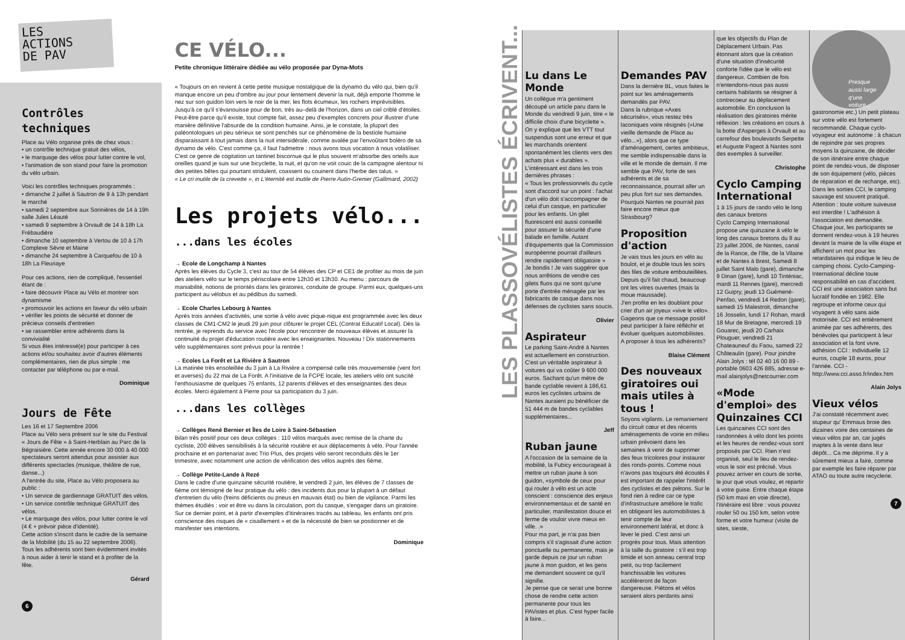LES
ACTIONS
DE PAV
Contrôles techniques
Place au Vélo organise près de chez vous :
• un contrôle technique gratuit des vélos,
• le marquage des vélos pour lutter contre le vol,
• l'animation de son stand pour faire la promotion du vélo urbain.
Voici les contrôles techniques programmés :
• dimanche 2 juillet à Sautron de 9 à 13h pendant le marché
• samedi 2 septembre aux Sorinières de 14 à 19h salle Jules Léauté
• samedi 9 septembre à Orvault de 14 à 18h La Frébaudière
• dimanche 10 septembre à Vertou de 10 à 17h Complexe Sèvre et Maine
• dimanche 24 septembre à Carquefou de 10 à 18h La Fleuriaye
Pour ces actions, rien de compliqué, l'essentiel étant de :
• faire découvrir Place au Vélo et montrer son dynamisme
• promouvoir les actions en faveur du vélo urbain
• vérifier les points de sécurité et donner de précieux conseils d'entretien
• se rassembler entre adhérents dans la convivialité
Si vous êtes intéressé(e) pour participer à ces actions et/ou souhaitez avoir d'autres éléments complémentaires, rien de plus simple : me contacter par téléphone ou par e-mail.
Dominique
Jours de Fête
Les 16 et 17 Septembre 2006
Place au Vélo sera présent sur le site du Festival « Jours de Fête » à Saint-Herblain au Parc de la Bégraisière. Cette année encore 30 000 à 40 000 spectateurs seront attendus pour assister aux différents spectacles (musique, théâtre de rue, danse...)
A l'entrée du site, Place au Vélo proposera au public :
• Un service de gardiennage GRATUIT des vélos.
• Un service contrôle technique GRATUIT des vélos.
• Le marquage des vélos, pour lutter contre le vol (4 € + prévoir pièce d'identité).
Cette action s'inscrit dans le cadre de la semaine de la Mobilité (du 15 au 22 septembre 2006). Tous les adhérents sont bien évidemment invités à nous aider à tenir le stand et à profiter de la fête.
Gérard
6
CE VÉLO...
Petite chronique littéraire dédiée au vélo proposée par Dyna-Mots
« Toujours on en revient à cette petite musique nostalgique de la dynamo du vélo qui, bien qu'il manque encore un peu d'ombre au jour pour lentement devenir la nuit, déjà emporte l'homme le nez sur son guidon loin vers le noir de la mer, les flots écumeux, les rochers imprévisibles. Jusqu'à ce qu'il s'évanouisse pour de bon, très au–delà de l'horizon, dans un ciel criblé d'étoiles. Peut-être parce qu'il existe, tout compte fait, assez peu d'exemples concrets pour illustrer d'une manière définitive l'absurde de la condition humaine. Ainsi, je le constate, la plupart des paléontologues un peu sérieux se sont penchés sur ce phénomène de la bestiole humaine disparaissant à tout jamais dans la nuit intersidérale, comme avalée par l'envoûtant boléro de sa dynamo de vélo. C'est comme ça, il faut l'admettre : nous avons tous vocation à nous volatiliser.
C'est ce genre de cogitation un tantinet biscornue qui le plus souvent m'absorbe des orteils aux oreilles quand je suis sur une bicyclette, la nuit, et qu'on ne voit couic de la campagne alentour ni des petites bêtes qui pourtant stridulent, coassent ou couinent dans l'herbe des talus. »
« Le cri inutile de la crevette », in L'éternité est inutile de Pierre Autin-Grenier (Gallimard, 2002)
Les projets vélo...
...dans les écoles
→ Ecole de Longchamp à Nantes
Après les élèves du Cycle 3, c'est au tour de 54 élèves des CP et CE1 de profiter au mois de juin des ateliers vélo sur le temps périscolaire entre 12h30 et 13h30. Au menu : parcours de maniabilité, notions de priorités dans les giratoires, conduite de groupe. Parmi eux, quelques-uns participent au vélobus et au pédibus du samedi.
→ Ecole Charles Lebourg à Nantes
Après trois années d'activités, une sortie à vélo avec pique-nique est programmée avec les deux classes de CM1-CM2 le jeudi 29 juin pour clôturer le projet CEL (Contrat Educatif Local). Dès la rentrée, je reprends du service avec l'école pour rencontrer de nouveaux élèves et assurer la continuité du projet d'éducation routière avec les enseignantes. Nouveau ! Dix stationnements vélo supplémentaires sont prévus pour la rentrée !
→ Ecoles La Forêt et La Rivière à Sautron
La matinée très ensoleillée du 3 juin à La Rivière a compensé celle très mouvementée (vent fort et averses) du 22 mai de La Forêt. A l'initiative de la FCPE locale, les ateliers vélo ont suscité l'enthousiasme de quelques 75 enfants, 12 parents d'élèves et des enseignantes des deux écoles. Merci également à Pierre pour sa participation du 3 juin.
...dans les collèges
→ Collèges René Bernier et Îles de Loire à Saint-Sébastien
Bilan très positif pour ces deux collèges : 110 vélos marqués avec remise de la charte du cycliste, 200 élèves sensibilisés à la sécurité routière et aux déplacements à vélo. Pour l'année prochaine et en partenariat avec Trio Plus, des projets vélo seront reconduits dès le 1er trimestre, avec notamment une action de vérification des vélos auprès des 6ème.
→ Collège Petite-Lande à Rezé
Dans le cadre d'une quinzaine sécurité routière, le vendredi 2 juin, les élèves de 7 classes de 6ème ont témoigné de leur pratique du vélo : des incidents dus pour la plupart à un défaut d'entretien du vélo (freins déficients ou pneus en mauvais état) ou bien de vigilance. Parmi les thèmes étudiés : voir et être vu dans la circulation, port du casque, s'engager dans un giratoire. Sur ce dernier point, et à partir d'exemples d'itinéraires tracés au tableau, les enfants ont pris conscience des risques de « cisaillement » et de la nécessité de bien se positionner et de manifester ses intentions.
Dominique
LES PLASSOVÉLISTES ÉCRIVENT...
Lu dans Le Monde
Un collègue m'a gentiment découpé un article paru dans le Monde du vendredi 9 juin, titre « le difficile choix d'une bicyclette ». On y explique que les VTT tout suspendus sont une erreur et que les marchands orientent spontanément les clients vers des achats plus « durables ». L'intéressant est dans les trois dernières phrases :
« Tous les professionnels du cycle sont d'accord sur un point : l'achat d'un vélo doit s'accompagner de celui d'un casque, en particulier pour les enfants. Un gilet fluorescent est aussi conseillé pour assurer la sécurité d'une balade en famille. Autant d'équipements que la Commission européenne pourrait d'ailleurs rendre rapidement obligatoire »
Je bondis ! Je vais suggérer que nous arrêtions de vendre ces gilets fluos qui ne sont qu'une porte d'entrée ménagée par les fabricants de casque dans nos défenses de cyclistes sans soucis.
Olivier
Aspirateur
Le parking Saint-André à Nantes est actuellement en construction. C'est un véritable aspirateur à voitures qui va coûter 9 600 000 euros. Sachant qu'un mètre de bande cyclable revient à 186,61 euros les cyclistes urbains de Nantes auraient pu bénéficier de 51 444 m de bandes cyclables supplémentaires...
Jeff
Ruban jaune
A l'occasion de la semaine de la mobilité, la Fubicy encourageait à mettre un ruban jaune à son guidon, «symbole de ceux pour qui rouler à vélo est un acte conscient : conscience des enjeux environnementaux et de santé en particulier, manifestation douce et ferme de vouloir vivre mieux en ville. .»
Pour ma part, je n'ai pas bien compris s'il s'agissait d'une action ponctuelle ou permanente, mais je garde depuis ce jour un ruban jaune à mon guidon, et les gens me demandent souvent ce qu'il signifie.
Je pense que ce serait une bonne chose de rendre cette action permanente pour tous les PAVistes et plus. C'est hyper facile à faire...
Demandes PAV
Dans la dernière BL, vous faites le point sur les aménagements demandés par PAV.
Dans la rubrique «Axes sécurisés», vous restez très laconiques voire résignés («Une vieille demande de Place au vélo...»), alors que ce type d'aménagement, certes ambitieux, me semble indispensable dans la ville et le monde de demain. Il me semble que PAV, forte de ses adhérents et de sa reconnaissance, pourrait aller un peu plus fort sur ses demandes. Pourquoi Nantes ne pourrait pas faire encore mieux que Strasbourg?
Proposition d'action
Je vais tous les jours en vélo au boulot, et je double tous les soirs des files de voiture embouteillées.
Depuis qu'il fait chaud, beaucoup ont les vitres ouvertes (mais la moue maussade).
J'en profite en les doublant pour crier d'un air joyeux «vive le vélo».
Gageons que ce message positif peut participer à faire réfléchir et évoluer quelques automobilistes.
A proposer à tous les adhérents?
Blaise Clément
Des nouveaux giratoires oui mais utiles à tous !
Soyons vigilants. Le remaniement du circuit cœur et des récents aménagements de voirie en milieu urbain prévoient dans les semaines à venir de supprimer des feux tricolores pour instaurer des ronds-points. Comme nous n'avons pas toujours été écoutés il est important de rappeler l'intérêt des cyclistes et des piétons. Sur le fond rien à redire car ce type d'infrastructure améliore le trafic en obligeant les automobilistes à tenir compte de leur environnement latéral, et donc à lever le pied. C'est ainsi un progrès pour tous. Mais attention à la taille du giratoire : s'il est trop timide et son anneau central trop petit, ou trop facilement franchissable les voitures accélèreront de façon dangereuse. Piétons et vélos seraient alors perdants ainsi
que les objectifs du Plan de Déplacement Urbain. Pas étonnant alors que la création d'une situation d'insécurité conforte l'idée que le vélo est dangereux. Combien de fois n'entendons-nous pas aussi certains habitants se résigner à contrecoeur au déplacement automobile. En conclusion la réalisation des giratoires mérite réflexion : les créations en cours à la botte d'Asperges à Orvault et au carrefour des boulevards Serpette et Auguste Pageot à Nantes sont des exemples à surveiller.
Christophe
Cyclo Camping International
1 à 15 jours de rando vélo le long des canaux bretons
Cyclo Camping International propose une quinzaine à vélo le long des canaux bretons du 8 au 23 juillet 2006, de Nantes, canal de la Rance, de l'Ille, de la Vilaine et de Nantes à Brest, Samedi 8 juillet Saint Malo (gare), dimanche 9 Dinan (gare), lundi 10 Tinténiac, mardi 11 Rennes (gare), mercredi 12 Guipry, jeudi 13 Guémené-Penfao, vendredi 14 Redon (gare), samedi 15 Malestroit, dimanche 16 Josselin, lundi 17 Rohan, mardi 18 Mur de Bretagne, mercredi 19 Gouarec, jeudi 20 Carhaix Plouguer, vendredi 21 Chateauneuf du Faou, samedi 22 Châteaulin (gare). Pour joindre Alain Jolys : tél 02 40 16 00 89 - portable 0603 426 885, adresse e-mail alainjolys@netcourrier.com
«Mode d'emploi» des Quinzaines CCI
Les quinzaines CCI sont des randonnées à vélo dont les points et les heures de rendez-vous sont proposés par CCI. Rien n'est organisé, seul le lieu de rendez-vous le soir est précisé. Vous pouvez arriver en cours de sortie, le jour que vous voulez, et repartir à votre guise. Entre chaque étape (50 km maxi en voie directe), l'itinéraire est libre : vous pouvez rouler 50 ou 150 km, selon votre forme et votre humeur (visite de sites, sieste,
Presque aussi large q'une voiture...
gastronomie etc.) Un petit plateau sur votre vélo est fortement recommandé. Chaque cyclo-voyageur est autonome : à chacun de rejoindre par ses propres moyens la quinzaine, de décider de son itinéraire entre chaque point de rendez-vous, de disposer de son équipement (vélo, pièces de réparation et de rechange, etc). Dans les sorties CCI, le camping sauvage est souvent pratiqué. Attention : toute voiture suiveuse est interdite ! L'adhésion à l'association est demandée. Chaque jour, les participants se donnent rendez-vous à 19 heures devant la mairie de la ville étape et affichent un mot pour les retardataires qui indique le lieu de camping choisi. Cyclo-Camping-International décline toute responsabilité en cas d'accident.
CCI est une association sans but lucratif fondée en 1982. Elle regroupe et informe ceux qui voyagent à vélo sans aide motorisée. CCI est entièrement animée par ses adhérents, des bénévoles qui participent à leur association et la font vivre. adhésion CCI : individuelle 12 euros, couple 18 euros, pour l'année. CCI - http://www.cci.asso.fr/index.htm
Alain Jolys
Vieux vélos
J'ai constaté récemment avec stupeur qu' Emmaus broie des dizaines voire des centaines de vieux vélos par an, car jugés inaptes à la vente dans leur dépôt... Ca me déprime. Il y a sûrement mieux a faire, comme par exemple les faire réparer par ATAO ou toute autre recyclerie.
7